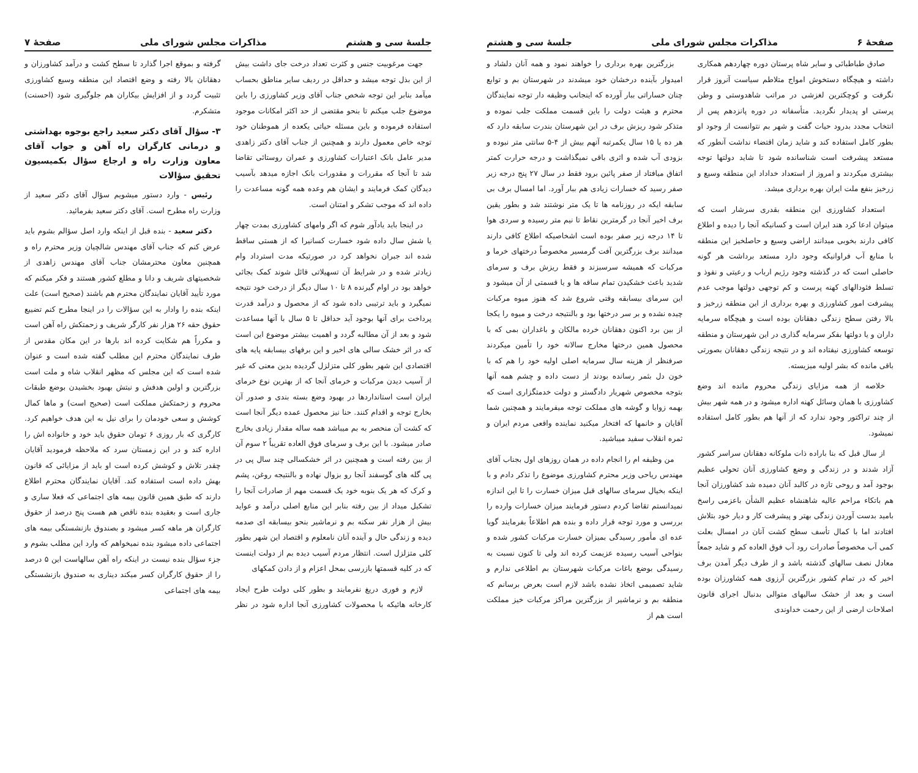صفحهٔ ۶ مذاکرات مجلس شورای ملی جلسهٔ سی و هشتم
صادق طباطبائی و سایر شاه پرستان دوره چهاردهم همکاری داشته و هیچگاه دستخوش امواج متلاطم سیاست آنروز قرار نگرفت و کوچکترین لغزشی در مراتب شاهدوستی و وطن پرستی او پدیدار نگردید. متأسفانه در دوره پانزدهم پس از انتخاب مجدد بدرود حیات گفت و شهر بم نتوانست از وجود او بطور کامل استفاده کند و شاید زمان اقتضاء نداشت آنطور که مستعد پیشرفت است شناسانده شود تا شاید دولتها توجه بیشتری میکردند و امروز از استعداد خداداد این منطقه وسیع و زرخیز بنفع ملت ایران بهره برداری میشد.
استعداد کشاورزی این منطقه بقدری سرشار است که میتوان ادعا کرد هند ایران است و کسانیکه آنجا را دیده و اطلاع کافی دارند بخوبی میدانند اراضی وسیع و حاصلخیز این منطقه با منابع آب فراوانیکه وجود دارد مستعد برداشت هر گونه حاصلی است که در گذشته وجود رژیم ارباب و رعیتی و نفوذ و تسلط فئودالهای کهنه پرست و کم توجهی دولتها موجب عدم پیشرفت امور کشاورزی و بهره برداری از این منطقه زرخیز و بالا رفتن سطح زندگی دهقانان بوده است و هیچگاه سرمایه داران و یا دولتها بفکر سرمایه گذاری در این شهرستان و منطقه توسعه کشاورزی نیفتاده اند و در نتیجه زندگی دهقانان بصورتی باقی مانده که بشر اولیه میزیسته.
خلاصه از همه مزایای زندگی محروم مانده اند وضع کشاورزی با همان وسائل کهنه اداره میشود و در همه شهر بیش از چند تراکتور وجود ندارد که از آنها هم بطور کامل استفاده نمیشود.
از سال قبل که بنا باراده ذات ملوکانه دهقانان سراسر کشور آزاد شدند و در زندگی و وضع کشاورزی آنان تحولی عظیم بوجود آمد و روحی تازه در کالبد آنان دمیده شد کشاورزان آنجا هم باتکاء مراحم عالیه شاهنشاه عظیم الشأن باعزمی راسخ بامید بدست آوردن زندگی بهتر و پیشرفت کار و دیار خود بتلاش افتادند اما با کمال تأسف سطح کشت آنان در امسال بعلت کمی آب مخصوصاً صادرات رود آب فوق العاده کم و شاید جمعاً معادل نصف سالهای گذشته باشد و از طرف دیگر آمدن برف اخیر که در تمام کشور بزرگترین آرزوی همه کشاورزان بوده است و بعد از خشک سالیهای متوالی بدنبال اجرای قانون اصلاحات ارضی از این رحمت خداوندی
بزرگترین بهره برداری را خواهند نمود و همه آنان دلشاد و امیدوار بآینده درخشان خود میشدند در شهرستان بم و توابع چنان خساراتی ببار آورده که اینجانب وظیفه دار توجه نمایندگان محترم و هیئت دولت را باین قسمت مملکت جلب نموده و متذکر شود ریزش برف در این شهرستان بندرت سابقه دارد که هر ده یا ۱۵ سال یکمرتبه آنهم بیش از ۴-۵ سانتی متر نبوده و بزودی آب شده و اثری باقی نمیگذاشت و درجه حرارت کمتر اتفاق میافتاد از صفر پائین برود فقط در سال ۲۷ پنج درجه زیر صفر رسید که خسارات زیادی هم ببار آورد. اما امسال برف بی سابقه ایکه در روزنامه ها تا یک متر نوشتند شد و بطور یقین برف اخیر آنجا در گرمترین نقاط تا نیم متر رسیده و سردی هوا تا ۱۴ درجه زیر صفر بوده است اشخاصیکه اطلاع کافی دارند میدانند برف بزرگترین آفت گرمسیر مخصوصاً درختهای خرما و مرکبات که همیشه سرسبزند و فقط ریزش برف و سرمای شدید باعث خشکیدن تمام ساقه ها و یا قسمتی از آن میشود و این سرمای بیسابقه وقتی شروع شد که هنوز میوه مرکبات چیده نشده و بر سر درختها بود و بالنتیجه درخت و میوه را یکجا از بین برد اکنون دهقانان خرده مالکان و باغداران بمی که با محصول همین درختها مخارج سالانه خود را تأمین میکردند صرفنظر از هزینه سال سرمایه اصلی اولیه خود را هم که با خون دل بثمر رسانده بودند از دست داده و چشم همه آنها بتوجه مخصوص شهریار دادگستر و دولت خدمتگزاری است که بهمه زوایا و گوشه های مملکت توجه میفرمایند و همچنین شما آقایان و خانمها که افتخار میکنید نماینده واقعی مردم ایران و ثمره انقلاب سفید میباشید.
من وظیفه ام را انجام داده در همان روزهای اول بجناب آقای مهندس ریاحی وزیر محترم کشاورزی موضوع را تذکر دادم و با اینکه بخیال سرمای سالهای قبل میزان خسارت را تا این اندازه نمیدانستم تقاضا کردم دستور فرمایند میزان خسارات وارده را بررسی و مورد توجه قرار داده و بنده هم اطلاعاً بفرمایند گویا عده ای مأمور رسیدگی بمیزان خسارت مرکبات کشور شده و بنواحی آسیب رسیده عزیمت کرده اند ولی تا کنون نسبت به رسیدگی بوضع باغات مرکبات شهرستان بم اطلاعی ندارم و شاید تصمیمی اتخاذ نشده باشد لازم است بعرض برسانم که منطقه بم و نرماشیر از بزرگترین مراکز مرکبات خیز مملکت است هم از
جلسهٔ سی و هشتم مذاکرات مجلس شورای ملی صفحهٔ ۷
جهت مرغوبیت جنس و کثرت تعداد درخت جای داشت بیش از این بذل توجه میشد و حداقل در ردیف سایر مناطق بحساب میآمد بنابر این توجه شخص جناب آقای وزیر کشاورزی را باین موضوع جلب میکنم تا بنحو مقتضی از حد اکثر امکانات موجود استفاده فرموده و باین مسئله حیاتی یکعده از هموطنان خود توجه خاص معمول دارند و همچنین از جناب آقای دکتر زاهدی مدیر عامل بانک اعتبارات کشاورزی و عمران روستائی تقاضا شد تا آنجا که مقررات و مقدورات بانک اجازه میدهد بآسیب دیدگان کمک فرمایند و ایشان هم وعده همه گونه مساعدت را داده اند که موجب تشکر و امتنان است.
در اینجا باید یادآور شوم که اگر وامهای کشاورزی بمدت چهار یا شش سال داده شود خسارت کسانیرا که از هستی ساقط شده اند جبران نخواهد کرد در صورتیکه مدت استرداد وام زیادتر شده و در شرایط آن تسهیلاتی قائل شوند کمک بجائی خواهد بود در اوام گیرنده ۸ تا ۱۰ سال دیگر از درخت خود نتیجه نمیگیرد و باید ترتیبی داده شود که از محصول و درآمد قدرت پرداخت برای آنها بوجود آید حداقل تا ۵ سال با آنها مساعدت شود و بعد از آن مطالبه گردد و اهمیت بیشتر موضوع این است که در اثر خشک سالی های اخیر و این برفهای بیسابقه پایه های اقتصادی این شهر بطور کلی متزلزل گردیده بدین معنی که غیر از آسیب دیدن مرکبات و خرمای آنجا که از بهترین نوع خرمای ایران است استانداردها در بهبود وضع بسته بندی و صدور آن بخارج توجه و اقدام کنند. حنا نیز محصول عمده دیگر آنجا است که کشت آن منحصر به بم میباشد همه ساله مقدار زیادی بخارج صادر میشود. با این برف و سرمای فوق العاده تقریباً ۲ سوم آن از بین رفته است و همچنین در اثر خشکسالی چند سال پی در پی گله های گوسفند آنجا رو بزوال نهاده و بالنتیجه روغن، پشم و کرک که هر یک بنوبه خود یک قسمت مهم از صادرات آنجا را تشکیل میداد از بین رفته بنابر این منابع اصلی درآمد و عواید بیش از هزار نفر سکنه بم و نرماشیر بنحو بیسابقه ای صدمه دیده و زندگی حال و آینده آنان نامعلوم و اقتصاد این شهر بطور کلی متزلزل است. انتظار مردم آسیب دیده بم از دولت اینست که در کلیه قسمتها بازرسی بمحل اعزام و از دادن کمکهای
لازم و فوری دریغ نفرمایند و بطور کلی دولت طرح ایجاد کارخانه هائیکه با محصولات کشاورزی آنجا اداره شود در نظر گرفته و بموقع اجرا گذارد تا سطح کشت و درآمد کشاورزان و دهقانان بالا رفته و وضع اقتصاد این منطقه وسیع کشاورزی تثبیت گردد و از افزایش بیکاران هم جلوگیری شود (احسنت) متشکرم.
۳- سؤال آقای دکتر سعید راجع بوجوه بهداشتی و درمانی کارگران راه آهن و جواب آقای معاون وزارت راه و ارجاع سؤال بکمیسیون تحقیق سؤالات
رئیس - وارد دستور میشویم سؤال آقای دکتر سعید از وزارت راه مطرح است. آقای دکتر سعید بفرمائید.
دکتر سعید - بنده قبل از اینکه وارد اصل سؤالم بشوم باید عرض کنم که جناب آقای مهندس شالچیان وزیر محترم راه و همچنین معاون محترمشان جناب آقای مهندس زاهدی از شخصیتهای شریف و دانا و مطلع کشور هستند و فکر میکنم که مورد تأیید آقایان نمایندگان محترم هم باشند (صحیح است) علت اینکه بنده را وادار به این سؤالات را در اینجا مطرح کنم تضییع حقوق حقه ۲۶ هزار نفر کارگر شریف و زحمتکش راه آهن است و مکرراً هم شکایت کرده اند بارها در این مکان مقدس از طرف نمایندگان محترم این مطلب گفته شده است و عنوان شده است که این مجلس که مظهر انقلاب شاه و ملت است بزرگترین و اولین هدفش و نیتش بهبود بخشیدن بوضع طبقات محروم و زحمتکش مملکت است (صحیح است) و ماها کمال کوشش و سعی خودمان را برای نیل به این هدف خواهیم کرد. کارگری که بار روزی ۶ تومان حقوق باید خود و خانواده اش را اداره کند و در این زمستان سرد که ملاحظه فرمودید آقایان چقدر تلاش و کوشش کرده است او باید از مزایائی که قانون بهش داده است استفاده کند. آقایان نمایندگان محترم اطلاع دارند که طبق همین قانون بیمه های اجتماعی که فعلا ساری و جاری است و بعقیده بنده ناقص هم هست پنج درصد از حقوق کارگران هر ماهه کسر میشود و بصندوق بازنشستگی بیمه های اجتماعی داده میشود بنده نمیخواهم که وارد این مطلب بشوم و جزء سؤال بنده نیست در اینکه راه آهن سالهاست این ۵ درصد را از حقوق کارگران کسر میکند دیناری به صندوق بازنشستگی بیمه های اجتماعی